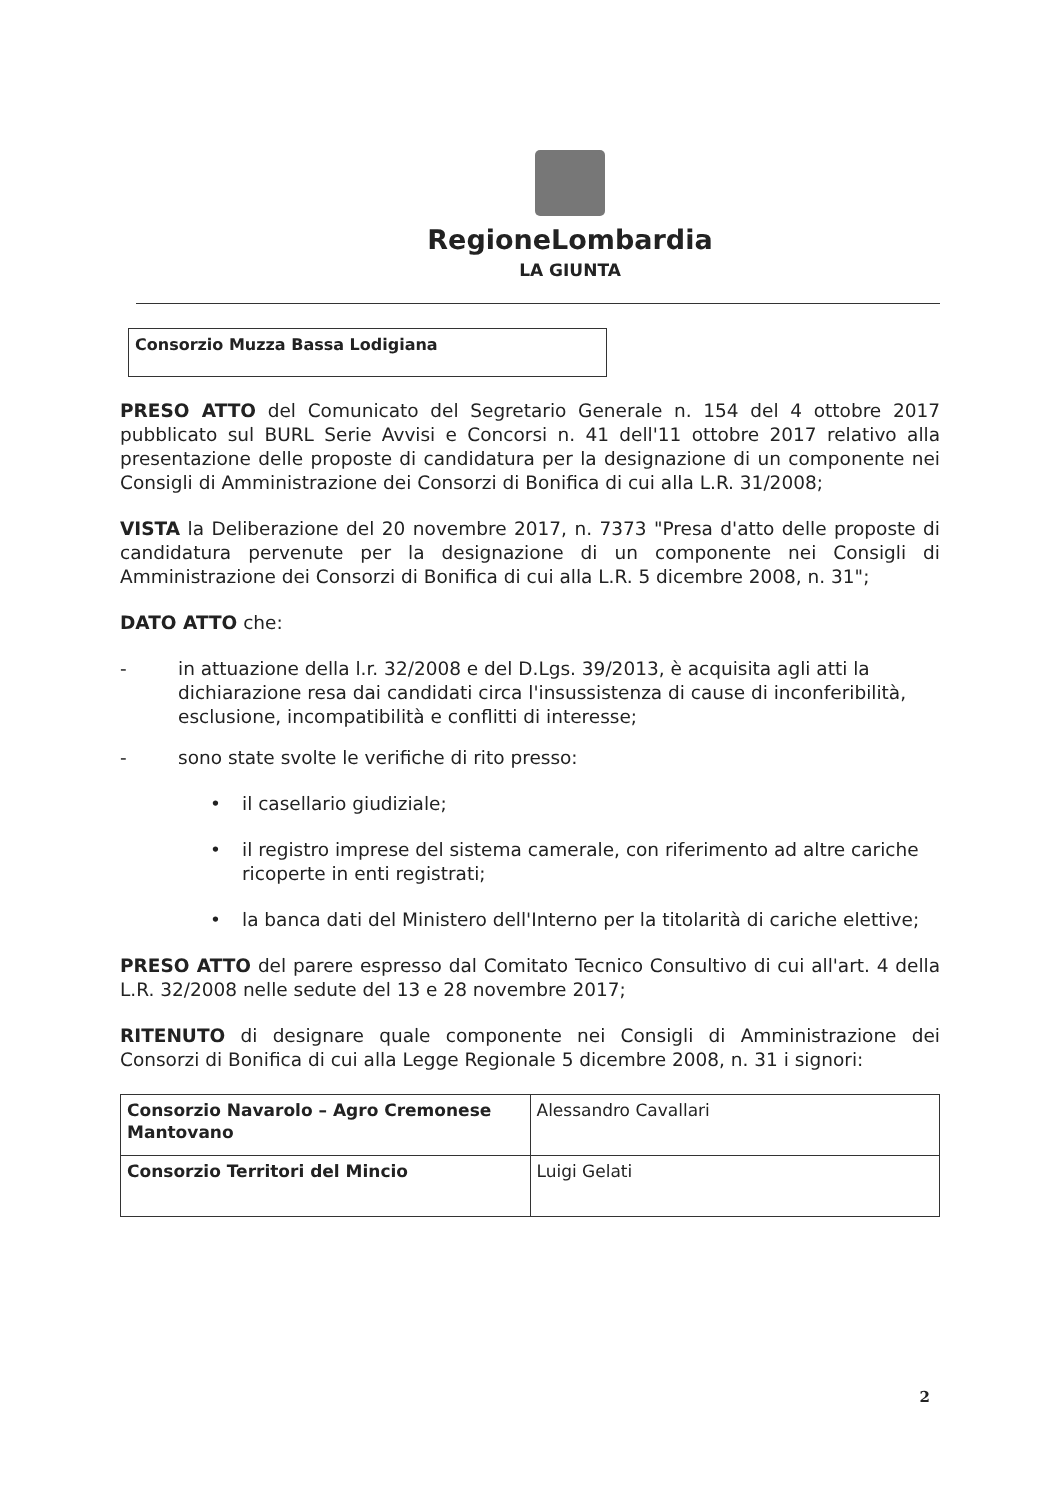RegioneLombardia
LA GIUNTA
Consorzio Muzza Bassa Lodigiana
PRESO ATTO del Comunicato del Segretario Generale n. 154 del 4 ottobre 2017 pubblicato sul BURL Serie Avvisi e Concorsi n. 41 dell'11 ottobre 2017 relativo alla presentazione delle proposte di candidatura per la designazione di un componente nei Consigli di Amministrazione dei Consorzi di Bonifica di cui alla L.R. 31/2008;
VISTA la Deliberazione del 20 novembre 2017, n. 7373 "Presa d'atto delle proposte di candidatura pervenute per la designazione di un componente nei Consigli di Amministrazione dei Consorzi di Bonifica di cui alla L.R. 5 dicembre 2008, n. 31";
DATO ATTO che:
- in attuazione della l.r. 32/2008 e del D.Lgs. 39/2013, è acquisita agli atti la dichiarazione resa dai candidati circa l'insussistenza di cause di inconferibilità, esclusione, incompatibilità e conflitti di interesse;
- sono state svolte le verifiche di rito presso:
• il casellario giudiziale;
• il registro imprese del sistema camerale, con riferimento ad altre cariche ricoperte in enti registrati;
• la banca dati del Ministero dell'Interno per la titolarità di cariche elettive;
PRESO ATTO del parere espresso dal Comitato Tecnico Consultivo di cui all'art. 4 della L.R. 32/2008 nelle sedute del 13 e 28 novembre 2017;
RITENUTO di designare quale componente nei Consigli di Amministrazione dei Consorzi di Bonifica di cui alla Legge Regionale 5 dicembre 2008, n. 31 i signori:
| Consorzio Navarolo – Agro Cremonese Mantovano | Alessandro Cavallari |
| Consorzio Territori del Mincio | Luigi Gelati |
2